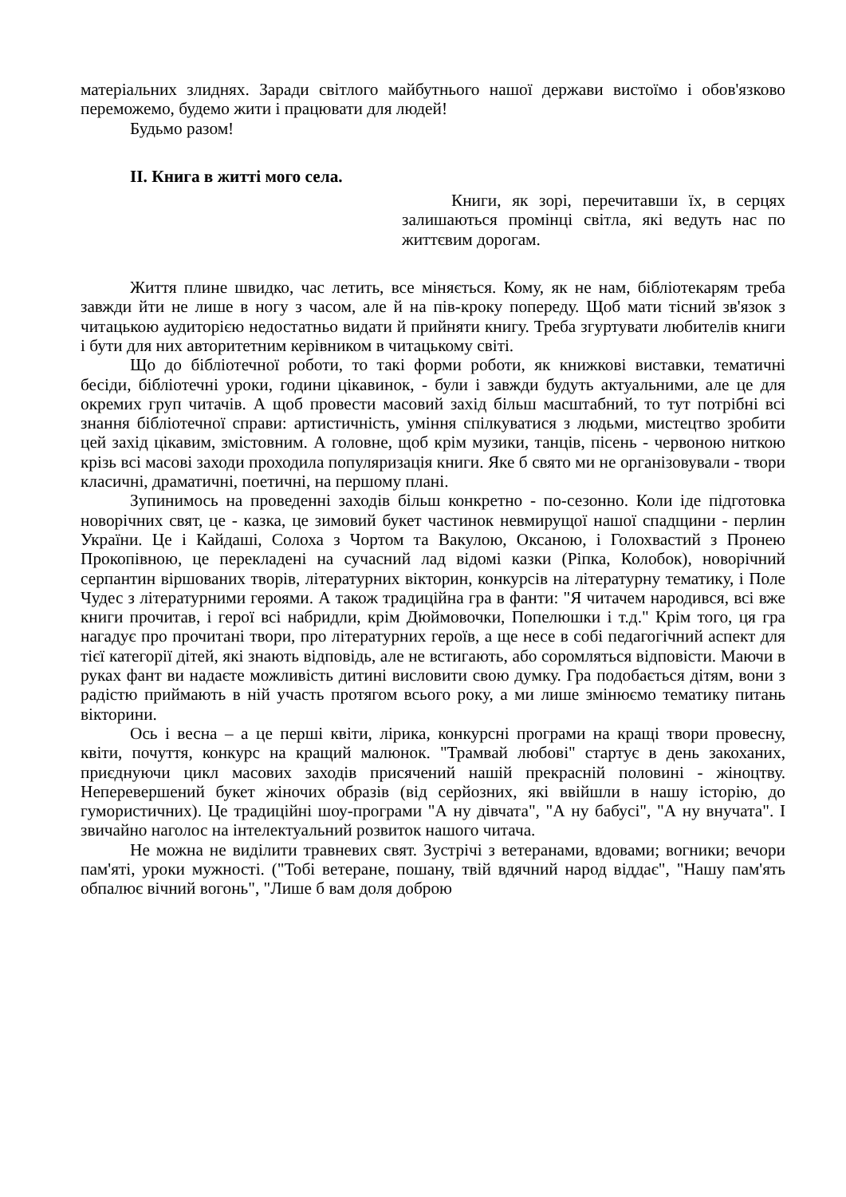матеріальних злиднях. Заради світлого майбутнього нашої держави вистоїмо і обов'язково переможемо, будемо жити і працювати для людей!
Будьмо разом!
II. Книга в житті мого села.
Книги, як зорі, перечитавши їх, в серцях залишаються промінці світла, які ведуть нас по життєвим дорогам.
Життя плине швидко, час летить, все міняється. Кому, як не нам, бібліотекарям треба завжди йти не лише в ногу з часом, але й на пів-кроку попереду. Щоб мати тісний зв'язок з читацькою аудиторією недостатньо видати й прийняти книгу. Треба згуртувати любителів книги і бути для них авторитетним керівником в читацькому світі.
Що до бібліотечної роботи, то такі форми роботи, як книжкові виставки, тематичні бесіди, бібліотечні уроки, години цікавинок, - були і завжди будуть актуальними, але це для окремих груп читачів. А щоб провести масовий захід більш масштабний, то тут потрібні всі знання бібліотечної справи: артистичність, уміння спілкуватися з людьми, мистецтво зробити цей захід цікавим, змістовним. А головне, щоб крім музики, танців, пісень - червоною ниткою крізь всі масові заходи проходила популяризація книги. Яке б свято ми не організовували - твори класичні, драматичні, поетичні, на першому плані.
Зупинимось на проведенні заходів більш конкретно - по-сезонно. Коли іде підготовка новорічних свят, це - казка, це зимовий букет частинок невмирущої нашої спадщини - перлин України. Це і Кайдаші, Солоха з Чортом та Вакулою, Оксаною, і Голохвастий з Пронею Прокопівною, це перекладені на сучасний лад відомі казки (Ріпка, Колобок), новорічний серпантин віршованих творів, літературних вікторин, конкурсів на літературну тематику, і Поле Чудес з літературними героями. А також традиційна гра в фанти: "Я читачем народився, всі вже книги прочитав, і герої всі набридли, крім Дюймовочки, Попелюшки і т.д." Крім того, ця гра нагадує про прочитані твори, про літературних героїв, а ще несе в собі педагогічний аспект для тієї категорії дітей, які знають відповідь, але не встигають, або соромляться відповісти. Маючи в руках фант ви надаєте можливість дитині висловити свою думку. Гра подобається дітям, вони з радістю приймають в ній участь протягом всього року, а ми лише змінюємо тематику питань вікторини.
Ось і весна – а це перші квіти, лірика, конкурсні програми на кращі твори провесну, квіти, почуття, конкурс на кращий малюнок. "Трамвай любові" стартує в день закоханих, приєднуючи цикл масових заходів присячений нашій прекрасній половині - жіноцтву. Неперевершений букет жіночих образів (від серйозних, які ввійшли в нашу історію, до гумористичних). Це традиційні шоу-програми "А ну дівчата", "А ну бабусі", "А ну внучата". І звичайно наголос на інтелектуальний розвиток нашого читача.
Не можна не виділити травневих свят. Зустрічі з ветеранами, вдовами; вогники; вечори пам'яті, уроки мужності. ("Тобі ветеране, пошану, твій вдячний народ віддає", "Нашу пам'ять обпалює вічний вогонь", "Лише б вам доля доброю